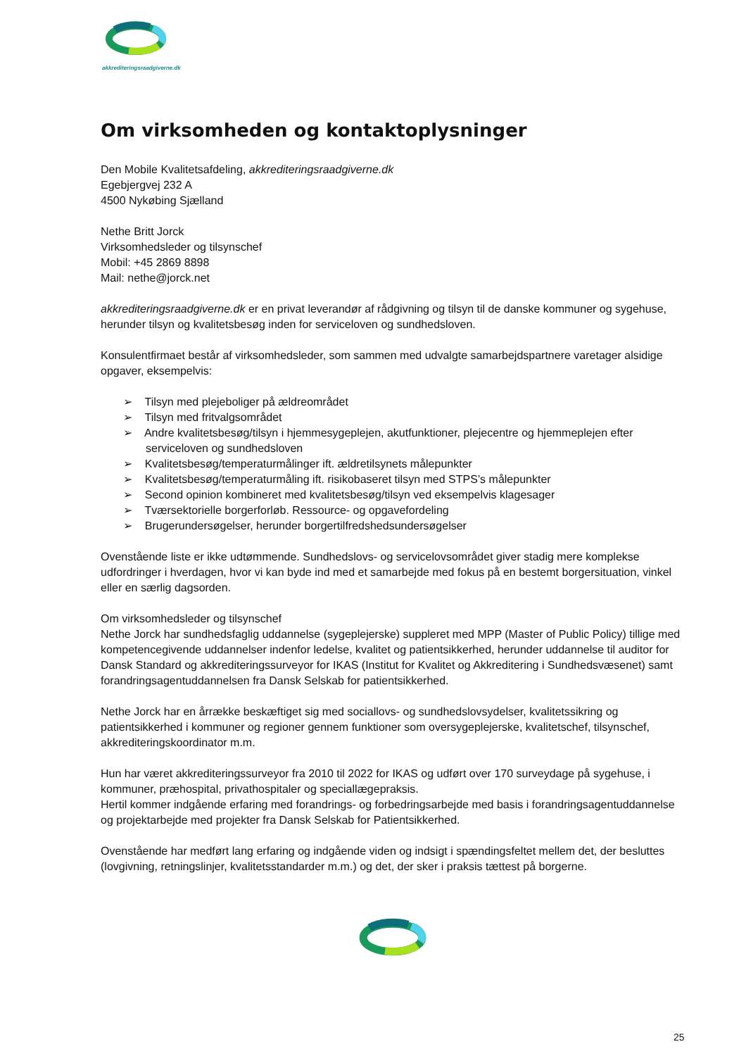akkrediteringsraadgiverne.dk
Om virksomheden og kontaktoplysninger
Den Mobile Kvalitetsafdeling, akkrediteringsraadgiverne.dk
Egebjergvej 232 A
4500 Nykøbing Sjælland
Nethe Britt Jorck
Virksomhedsleder og tilsynschef
Mobil: +45 2869 8898
Mail: nethe@jorck.net
akkrediteringsraadgiverne.dk er en privat leverandør af rådgivning og tilsyn til de danske kommuner og sygehuse, herunder tilsyn og kvalitetsbesøg inden for serviceloven og sundhedsloven.
Konsulentfirmaet består af virksomhedsleder, som sammen med udvalgte samarbejdspartnere varetager alsidige opgaver, eksempelvis:
➢ Tilsyn med plejeboliger på ældreområdet
➢ Tilsyn med fritvalgsområdet
➢ Andre kvalitetsbesøg/tilsyn i hjemmesygeplejen, akutfunktioner, plejecentre og hjemmeplejen efter serviceloven og sundhedsloven
➢ Kvalitetsbesøg/temperaturmålinger ift. ældretilsynets målepunkter
➢ Kvalitetsbesøg/temperaturmåling ift. risikobaseret tilsyn med STPS’s målepunkter
➢ Second opinion kombineret med kvalitetsbesøg/tilsyn ved eksempelvis klagesager
➢ Tværsektorielle borgerforløb. Ressource- og opgavefordeling
➢ Brugerundersøgelser, herunder borgertilfredshedsundersøgelser
Ovenstående liste er ikke udtømmende. Sundhedslovs- og servicelovsområdet giver stadig mere komplekse udfordringer i hverdagen, hvor vi kan byde ind med et samarbejde med fokus på en bestemt borgersituation, vinkel eller en særlig dagsorden.
Om virksomhedsleder og tilsynschef
Nethe Jorck har sundhedsfaglig uddannelse (sygeplejerske) suppleret med MPP (Master of Public Policy) tillige med kompetencegivende uddannelser indenfor ledelse, kvalitet og patientsikkerhed, herunder uddannelse til auditor for Dansk Standard og akkrediteringssurveyor for IKAS (Institut for Kvalitet og Akkreditering i Sundhedsvæsenet) samt forandringsagentuddannelsen fra Dansk Selskab for patientsikkerhed.
Nethe Jorck har en årrække beskæftiget sig med sociallovs- og sundhedslovsydelser, kvalitetssikring og patientsikkerhed i kommuner og regioner gennem funktioner som oversygeplejerske, kvalitetschef, tilsynschef, akkrediteringskoordinator m.m.
Hun har været akkrediteringssurveyor fra 2010 til 2022 for IKAS og udført over 170 surveydage på sygehuse, i kommuner, præhospital, privathospitaler og speciallægepraksis.
Hertil kommer indgående erfaring med forandrings- og forbedringsarbejde med basis i forandringsagentuddannelse og projektarbejde med projekter fra Dansk Selskab for Patientsikkerhed.
Ovenstående har medført lang erfaring og indgående viden og indsigt i spændingsfeltet mellem det, der besluttes (lovgivning, retningslinjer, kvalitetsstandarder m.m.) og det, der sker i praksis tættest på borgerne.
25